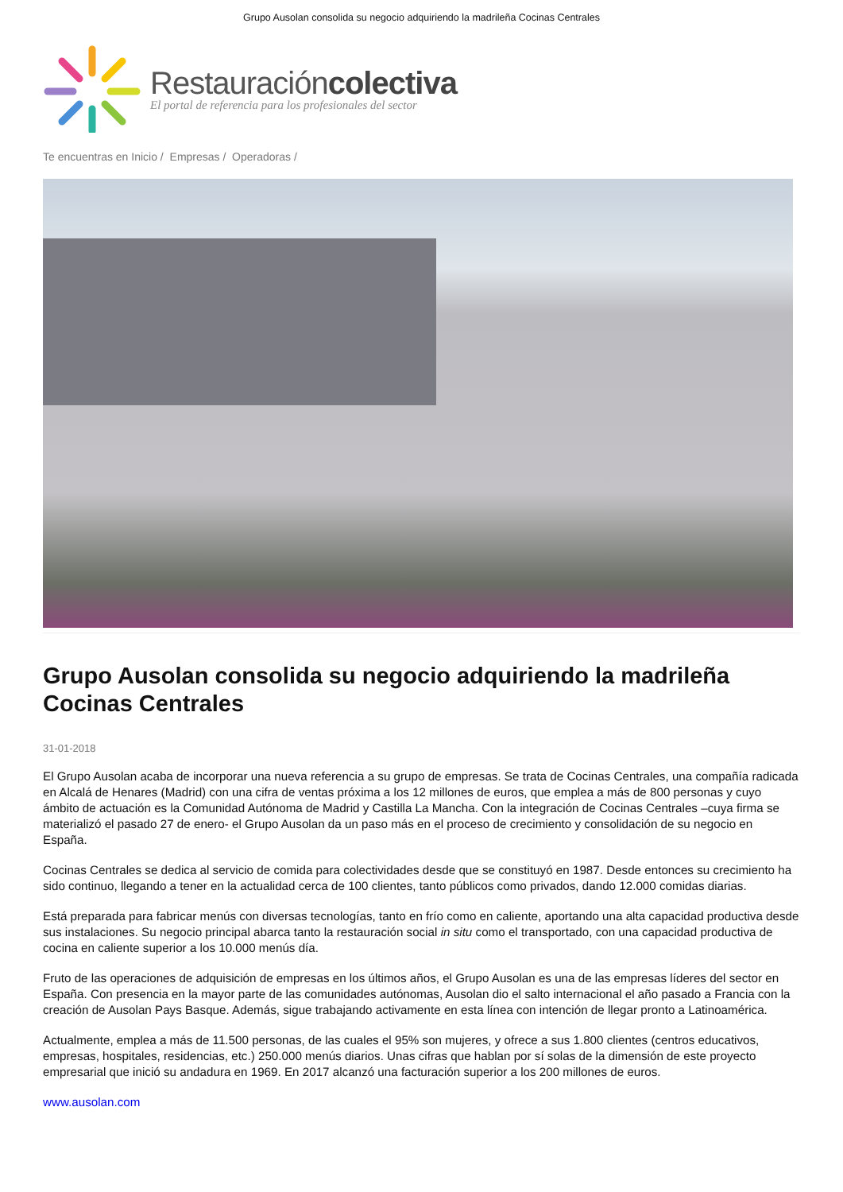Grupo Ausolan consolida su negocio adquiriendo la madrileña Cocinas Centrales
Restauracióncolectiva
El portal de referencia para los profesionales del sector
Te encuentras en Inicio / Empresas / Operadoras /
Grupo Ausolan consolida su negocio adquiriendo la madrileña Cocinas Centrales
31-01-2018
El Grupo Ausolan acaba de incorporar una nueva referencia a su grupo de empresas. Se trata de Cocinas Centrales, una compañía radicada en Alcalá de Henares (Madrid) con una cifra de ventas próxima a los 12 millones de euros, que emplea a más de 800 personas y cuyo ámbito de actuación es la Comunidad Autónoma de Madrid y Castilla La Mancha. Con la integración de Cocinas Centrales –cuya firma se materializó el pasado 27 de enero- el Grupo Ausolan da un paso más en el proceso de crecimiento y consolidación de su negocio en España.
Cocinas Centrales se dedica al servicio de comida para colectividades desde que se constituyó en 1987. Desde entonces su crecimiento ha sido continuo, llegando a tener en la actualidad cerca de 100 clientes, tanto públicos como privados, dando 12.000 comidas diarias.
Está preparada para fabricar menús con diversas tecnologías, tanto en frío como en caliente, aportando una alta capacidad productiva desde sus instalaciones. Su negocio principal abarca tanto la restauración social in situ como el transportado, con una capacidad productiva de cocina en caliente superior a los 10.000 menús día.
Fruto de las operaciones de adquisición de empresas en los últimos años, el Grupo Ausolan es una de las empresas líderes del sector en España. Con presencia en la mayor parte de las comunidades autónomas, Ausolan dio el salto internacional el año pasado a Francia con la creación de Ausolan Pays Basque. Además, sigue trabajando activamente en esta línea con intención de llegar pronto a Latinoamérica.
Actualmente, emplea a más de 11.500 personas, de las cuales el 95% son mujeres, y ofrece a sus 1.800 clientes (centros educativos, empresas, hospitales, residencias, etc.) 250.000 menús diarios. Unas cifras que hablan por sí solas de la dimensión de este proyecto empresarial que inició su andadura en 1969. En 2017 alcanzó una facturación superior a los 200 millones de euros.
www.ausolan.com